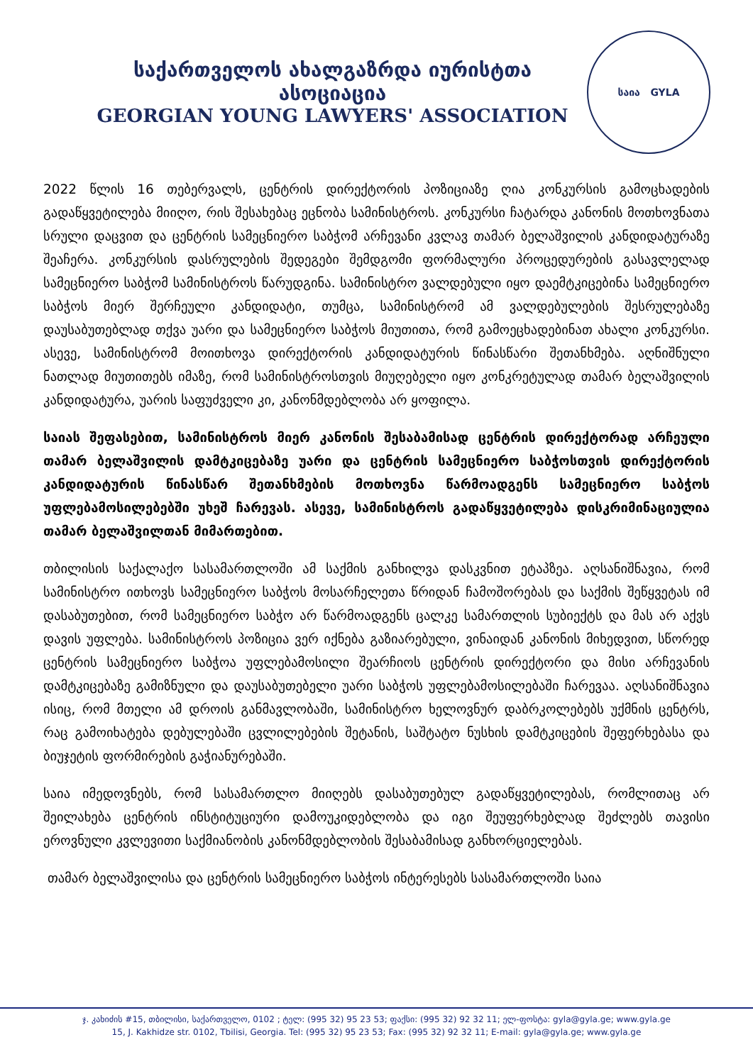საქართველოს ახალგაზრდა იურისტთა ასოციაცია
GEORGIAN YOUNG LAWYERS' ASSOCIATION
საია GYLA
2022 წლის 16 თებერვალს, ცენტრის დირექტორის პოზიციაზე ღია კონკურსის გამოცხადების გადაწყვეტილება მიიღო, რის შესახებაც ეცნობა სამინისტროს. კონკურსი ჩატარდა კანონის მოთხოვნათა სრული დაცვით და ცენტრის სამეცნიერო საბჭომ არჩევანი კვლავ თამარ ბელაშვილის კანდიდატურაზე შეაჩერა. კონკურსის დასრულების შედეგები შემდგომი ფორმალური პროცედურების გასავლელად სამეცნიერო საბჭომ სამინისტროს წარუდგინა. სამინისტრო ვალდებული იყო დაემტკიცებინა სამეცნიერო საბჭოს მიერ შერჩეული კანდიდატი, თუმცა, სამინისტრომ ამ ვალდებულების შესრულებაზე დაუსაბუთებლად თქვა უარი და სამეცნიერო საბჭოს მიუთითა, რომ გამოეცხადებინათ ახალი კონკურსი. ასევე, სამინისტრომ მოითხოვა დირექტორის კანდიდატურის წინასწარი შეთანხმება. აღნიშნული ნათლად მიუთითებს იმაზე, რომ სამინისტროსთვის მიუღებელი იყო კონკრეტულად თამარ ბელაშვილის კანდიდატურა, უარის საფუძველი კი, კანონმდებლობა არ ყოფილა.
საიას შეფასებით, სამინისტროს მიერ კანონის შესაბამისად ცენტრის დირექტორად არჩეული თამარ ბელაშვილის დამტკიცებაზე უარი და ცენტრის სამეცნიერო საბჭოსთვის დირექტორის კანდიდატურის წინასწარ შეთანხმების მოთხოვნა წარმოადგენს სამეცნიერო საბჭოს უფლებამოსილებებში უხეშ ჩარევას. ასევე, სამინისტროს გადაწყვეტილება დისკრიმინაციულია თამარ ბელაშვილთან მიმართებით.
თბილისის საქალაქო სასამართლოში ამ საქმის განხილვა დასკვნით ეტაპზეა. აღსანიშნავია, რომ სამინისტრო ითხოვს სამეცნიერო საბჭოს მოსარჩელეთა წრიდან ჩამოშორებას და საქმის შეწყვეტას იმ დასაბუთებით, რომ სამეცნიერო საბჭო არ წარმოადგენს ცალკე სამართლის სუბიექტს და მას არ აქვს დავის უფლება. სამინისტროს პოზიცია ვერ იქნება გაზიარებული, ვინაიდან კანონის მიხედვით, სწორედ ცენტრის სამეცნიერო საბჭოა უფლებამოსილი შეარჩიოს ცენტრის დირექტორი და მისი არჩევანის დამტკიცებაზე გამიზნული და დაუსაბუთებელი უარი საბჭოს უფლებამოსილებაში ჩარევაა. აღსანიშნავია ისიც, რომ მთელი ამ დროის განმავლობაში, სამინისტრო ხელოვნურ დაბრკოლებებს უქმნის ცენტრს, რაც გამოიხატება დებულებაში ცვლილებების შეტანის, საშტატო ნუსხის დამტკიცების შეფერხებასა და ბიუჯეტის ფორმირების გაჭიანურებაში.
საია იმედოვნებს, რომ სასამართლო მიიღებს დასაბუთებულ გადაწყვეტილებას, რომლითაც არ შეილახება ცენტრის ინსტიტუციური დამოუკიდებლობა და იგი შეუფერხებლად შეძლებს თავისი ეროვნული კვლევითი საქმიანობის კანონმდებლობის შესაბამისად განხორციელებას.
თამარ ბელაშვილისა და ცენტრის სამეცნიერო საბჭოს ინტერესებს სასამართლოში საია
ჯ. კახიძის #15, თბილისი, საქართველო, 0102 ; ტელ: (995 32) 95 23 53; ფაქსი: (995 32) 92 32 11; ელ-ფოსტა: gyla@gyla.ge; www.gyla.ge
15, J. Kakhidze str. 0102, Tbilisi, Georgia. Tel: (995 32) 95 23 53; Fax: (995 32) 92 32 11; E-mail: gyla@gyla.ge; www.gyla.ge